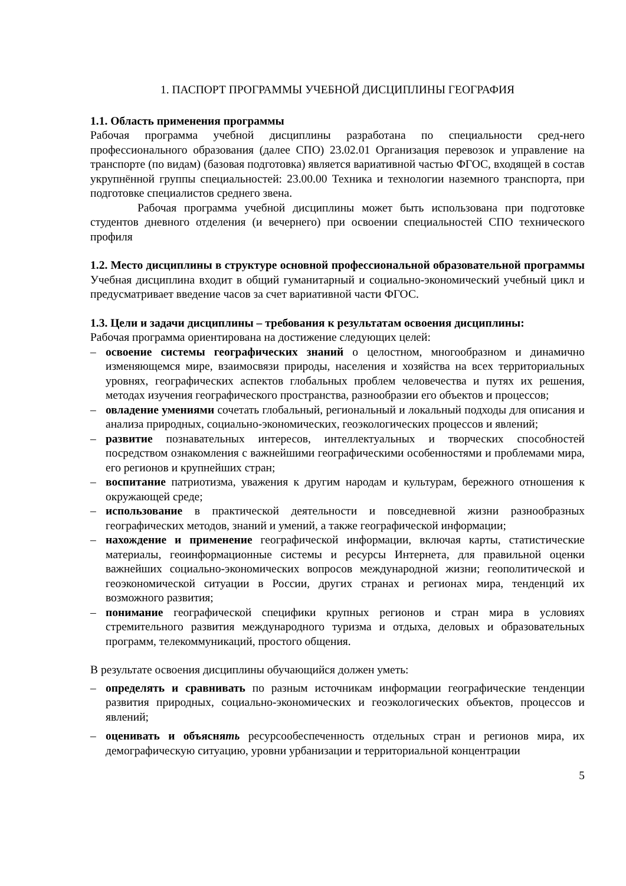1. ПАСПОРТ ПРОГРАММЫ УЧЕБНОЙ ДИСЦИПЛИНЫ ГЕОГРАФИЯ
1.1. Область применения программы
Рабочая программа учебной дисциплины разработана по специальности сред-него профессионального образования (далее СПО) 23.02.01 Организация перевозок и управление на транспорте (по видам) (базовая подготовка) является вариативной частью ФГОС, входящей в состав укрупнённой группы специальностей: 23.00.00 Техника и технологии наземного транспорта, при подготовке специалистов среднего звена.
Рабочая программа учебной дисциплины может быть использована при подготовке студентов дневного отделения (и вечернего) при освоении специальностей СПО технического профиля
1.2. Место дисциплины в структуре основной профессиональной образовательной программы Учебная дисциплина входит в общий гуманитарный и социально-экономический учебный цикл и предусматривает введение часов за счет вариативной части ФГОС.
1.3. Цели и задачи дисциплины – требования к результатам освоения дисциплины:
Рабочая программа ориентирована на достижение следующих целей:
– освоение системы географических знаний о целостном, многообразном и динамично изменяющемся мире, взаимосвязи природы, населения и хозяйства на всех территориальных уровнях, географических аспектов глобальных проблем человечества и путях их решения, методах изучения географического пространства, разнообразии его объектов и процессов;
– овладение умениями сочетать глобальный, региональный и локальный подходы для описания и анализа природных, социально-экономических, геоэкологических процессов и явлений;
– развитие познавательных интересов, интеллектуальных и творческих способностей посредством ознакомления с важнейшими географическими особенностями и проблемами мира, его регионов и крупнейших стран;
– воспитание патриотизма, уважения к другим народам и культурам, бережного отношения к окружающей среде;
– использование в практической деятельности и повседневной жизни разнообразных географических методов, знаний и умений, а также географической информации;
– нахождение и применение географической информации, включая карты, статистические материалы, геоинформационные системы и ресурсы Интернета, для правильной оценки важнейших социально-экономических вопросов международной жизни; геополитической и геоэкономической ситуации в России, других странах и регионах мира, тенденций их возможного развития;
– понимание географической специфики крупных регионов и стран мира в условиях стремительного развития международного туризма и отдыха, деловых и образовательных программ, телекоммуникаций, простого общения.
В результате освоения дисциплины обучающийся должен уметь:
– определять и сравнивать по разным источникам информации географические тенденции развития природных, социально-экономических и геоэкологических объектов, процессов и явлений;
– оценивать и объяснять ресурсообеспеченность отдельных стран и регионов мира, их демографическую ситуацию, уровни урбанизации и территориальной концентрации
5